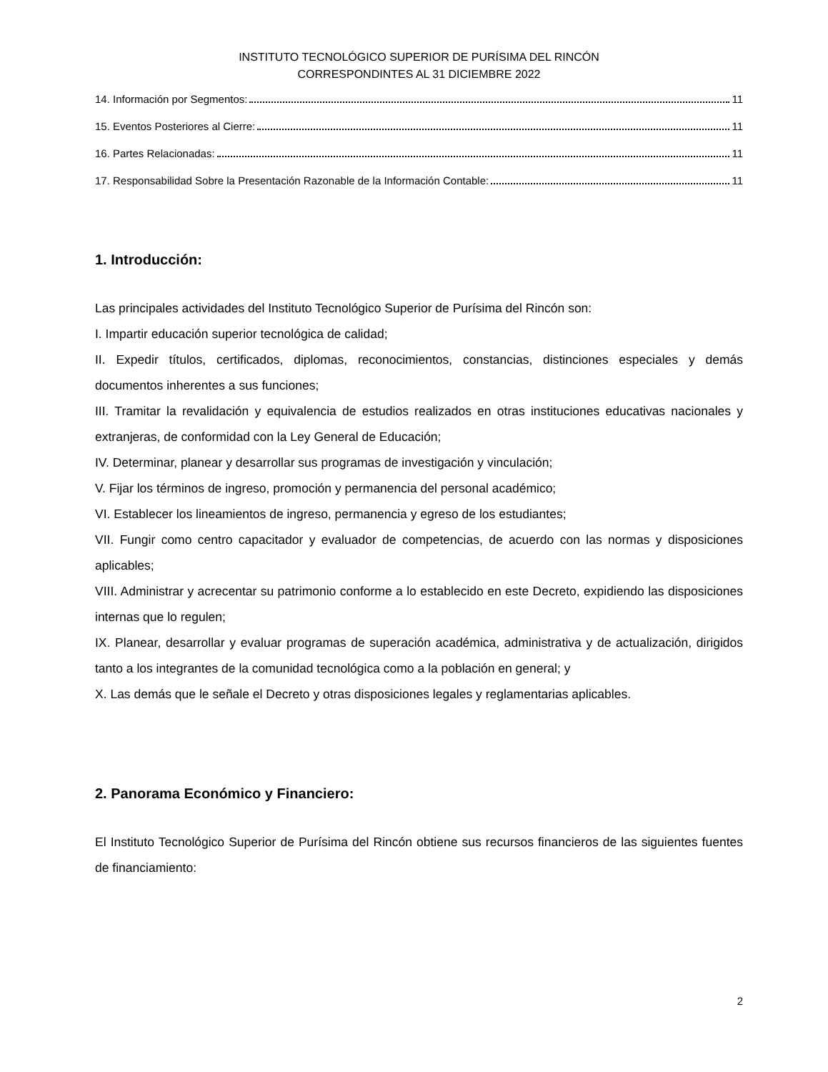INSTITUTO TECNOLÓGICO SUPERIOR DE PURÍSIMA DEL RINCÓN
CORRESPONDINTES AL 31 DICIEMBRE 2022
14. Información por Segmentos: 11
15. Eventos Posteriores al Cierre: 11
16. Partes Relacionadas: 11
17. Responsabilidad Sobre la Presentación Razonable de la Información Contable: 11
1. Introducción:
Las principales actividades del Instituto Tecnológico Superior de Purísima del Rincón son:
I. Impartir educación superior tecnológica de calidad;
II. Expedir títulos, certificados, diplomas, reconocimientos, constancias, distinciones especiales y demás documentos inherentes a sus funciones;
III. Tramitar la revalidación y equivalencia de estudios realizados en otras instituciones educativas nacionales y extranjeras, de conformidad con la Ley General de Educación;
IV. Determinar, planear y desarrollar sus programas de investigación y vinculación;
V. Fijar los términos de ingreso, promoción y permanencia del personal académico;
VI. Establecer los lineamientos de ingreso, permanencia y egreso de los estudiantes;
VII. Fungir como centro capacitador y evaluador de competencias, de acuerdo con las normas y disposiciones aplicables;
VIII. Administrar y acrecentar su patrimonio conforme a lo establecido en este Decreto, expidiendo las disposiciones internas que lo regulen;
IX. Planear, desarrollar y evaluar programas de superación académica, administrativa y de actualización, dirigidos tanto a los integrantes de la comunidad tecnológica como a la población en general; y
X. Las demás que le señale el Decreto y otras disposiciones legales y reglamentarias aplicables.
2. Panorama Económico y Financiero:
El Instituto Tecnológico Superior de Purísima del Rincón obtiene sus recursos financieros de las siguientes fuentes de financiamiento:
2